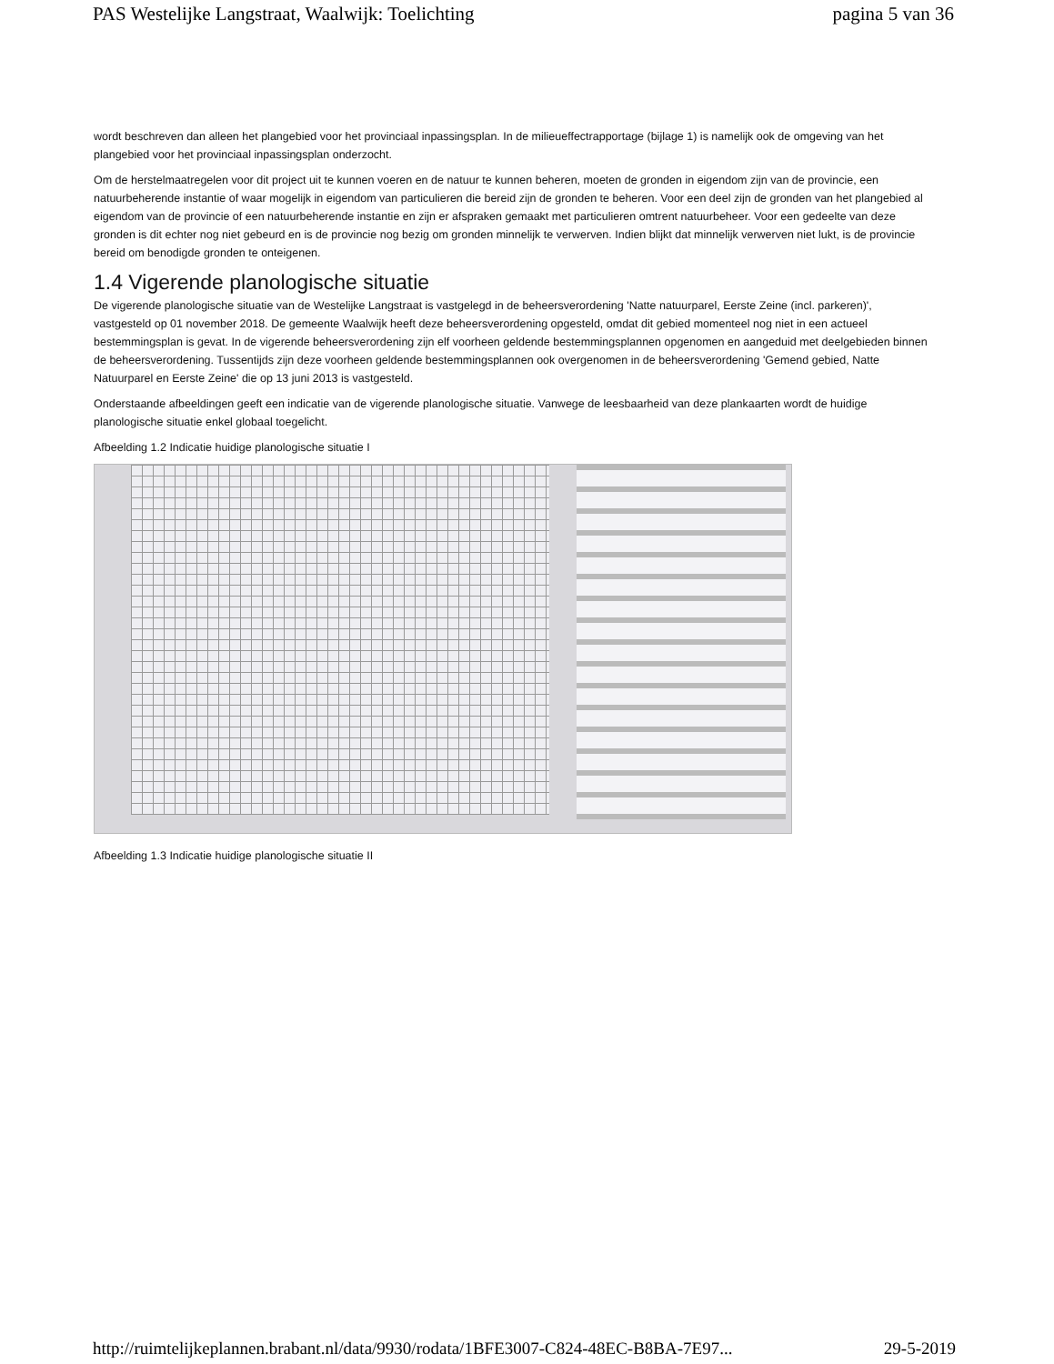PAS Westelijke Langstraat, Waalwijk: Toelichting pagina 5 van 36
wordt beschreven dan alleen het plangebied voor het provinciaal inpassingsplan. In de milieueffectrapportage (bijlage 1) is namelijk ook de omgeving van het plangebied voor het provinciaal inpassingsplan onderzocht.
Om de herstelmaatregelen voor dit project uit te kunnen voeren en de natuur te kunnen beheren, moeten de gronden in eigendom zijn van de provincie, een natuurbeherende instantie of waar mogelijk in eigendom van particulieren die bereid zijn de gronden te beheren. Voor een deel zijn de gronden van het plangebied al eigendom van de provincie of een natuurbeherende instantie en zijn er afspraken gemaakt met particulieren omtrent natuurbeheer. Voor een gedeelte van deze gronden is dit echter nog niet gebeurd en is de provincie nog bezig om gronden minnelijk te verwerven. Indien blijkt dat minnelijk verwerven niet lukt, is de provincie bereid om benodigde gronden te onteigenen.
1.4 Vigerende planologische situatie
De vigerende planologische situatie van de Westelijke Langstraat is vastgelegd in de beheersverordening 'Natte natuurparel, Eerste Zeine (incl. parkeren)', vastgesteld op 01 november 2018. De gemeente Waalwijk heeft deze beheersverordening opgesteld, omdat dit gebied momenteel nog niet in een actueel bestemmingsplan is gevat. In de vigerende beheersverordening zijn elf voorheen geldende bestemmingsplannen opgenomen en aangeduid met deelgebieden binnen de beheersverordening. Tussentijds zijn deze voorheen geldende bestemmingsplannen ook overgenomen in de beheersverordening 'Gemend gebied, Natte Natuurparel en Eerste Zeine' die op 13 juni 2013 is vastgesteld.
Onderstaande afbeeldingen geeft een indicatie van de vigerende planologische situatie. Vanwege de leesbaarheid van deze plankaarten wordt de huidige planologische situatie enkel globaal toegelicht.
Afbeelding 1.2 Indicatie huidige planologische situatie I
Afbeelding 1.3 Indicatie huidige planologische situatie II
http://ruimtelijkeplannen.brabant.nl/data/9930/rodata/1BFE3007-C824-48EC-B8BA-7E97... 29-5-2019